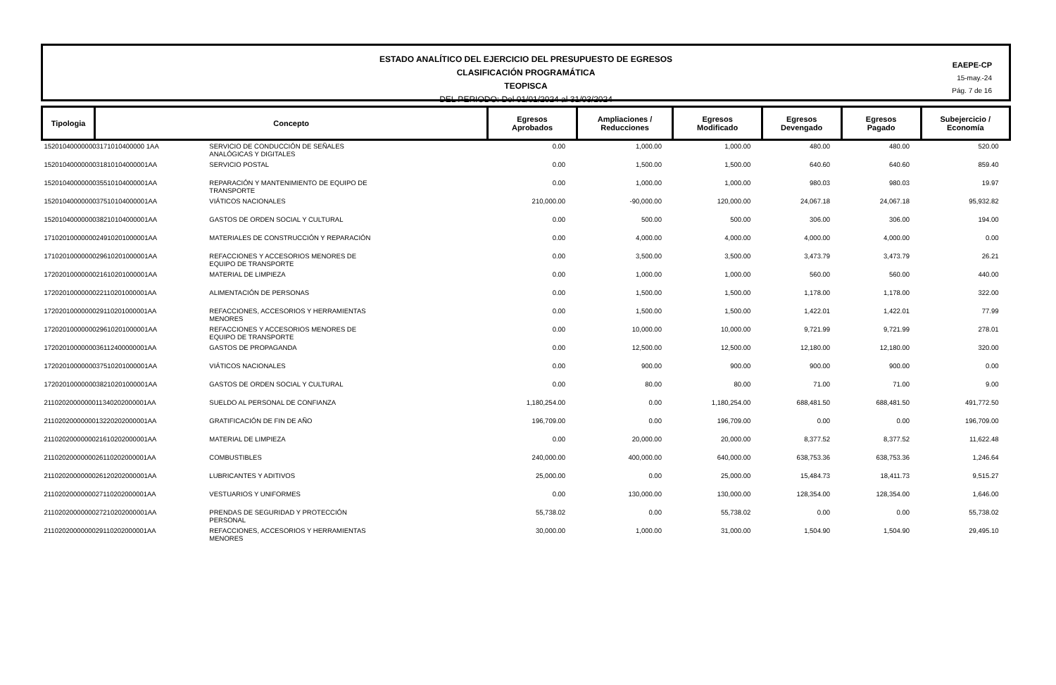ESTADO ANALÍTICO DEL EJERCICIO DEL PRESUPUESTO DE EGRESOS
CLASIFICACIÓN PROGRAMÁTICA
TEOPISCA
DEL PERIODO: Del 01/01/2024 al 31/03/2024
EAEPE-CP
15-may.-24
Pág. 7 de 16
| Tipologia | Concepto | | Egresos Aprobados | Ampliaciones / Reducciones | Egresos Modificado | Egresos Devengado | Egresos Pagado | Subejercicio / Economía |
| --- | --- | --- | --- | --- | --- | --- | --- | --- |
| 152010400000003171010400000 1AA | | SERVICIO DE CONDUCCIÓN DE SEÑALES ANALÓGICAS Y DIGITALES | 0.00 | 1,000.00 | 1,000.00 | 480.00 | 480.00 | 520.00 |
| 1520104000000031810104000001AA | | SERVICIO POSTAL | 0.00 | 1,500.00 | 1,500.00 | 640.60 | 640.60 | 859.40 |
| 1520104000000035510104000001AA | | REPARACIÓN Y MANTENIMIENTO DE EQUIPO DE TRANSPORTE | 0.00 | 1,000.00 | 1,000.00 | 980.03 | 980.03 | 19.97 |
| 1520104000000037510104000001AA | | VIÁTICOS NACIONALES | 210,000.00 | -90,000.00 | 120,000.00 | 24,067.18 | 24,067.18 | 95,932.82 |
| 1520104000000038210104000001AA | | GASTOS DE ORDEN SOCIAL Y CULTURAL | 0.00 | 500.00 | 500.00 | 306.00 | 306.00 | 194.00 |
| 1710201000000024910201000001AA | | MATERIALES DE CONSTRUCCIÓN Y REPARACIÓN | 0.00 | 4,000.00 | 4,000.00 | 4,000.00 | 4,000.00 | 0.00 |
| 1710201000000029610201000001AA | | REFACCIONES Y ACCESORIOS MENORES DE EQUIPO DE TRANSPORTE | 0.00 | 3,500.00 | 3,500.00 | 3,473.79 | 3,473.79 | 26.21 |
| 1720201000000021610201000001AA | | MATERIAL DE LIMPIEZA | 0.00 | 1,000.00 | 1,000.00 | 560.00 | 560.00 | 440.00 |
| 1720201000000022110201000001AA | | ALIMENTACIÓN DE PERSONAS | 0.00 | 1,500.00 | 1,500.00 | 1,178.00 | 1,178.00 | 322.00 |
| 1720201000000029110201000001AA | | REFACCIONES, ACCESORIOS Y HERRAMIENTAS MENORES | 0.00 | 1,500.00 | 1,500.00 | 1,422.01 | 1,422.01 | 77.99 |
| 1720201000000029610201000001AA | | REFACCIONES Y ACCESORIOS MENORES DE EQUIPO DE TRANSPORTE | 0.00 | 10,000.00 | 10,000.00 | 9,721.99 | 9,721.99 | 278.01 |
| 1720201000000036112400000001AA | | GASTOS DE PROPAGANDA | 0.00 | 12,500.00 | 12,500.00 | 12,180.00 | 12,180.00 | 320.00 |
| 1720201000000037510201000001AA | | VIÁTICOS NACIONALES | 0.00 | 900.00 | 900.00 | 900.00 | 900.00 | 0.00 |
| 1720201000000038210201000001AA | | GASTOS DE ORDEN SOCIAL Y CULTURAL | 0.00 | 80.00 | 80.00 | 71.00 | 71.00 | 9.00 |
| 2110202000000011340202000001AA | | SUELDO AL PERSONAL DE CONFIANZA | 1,180,254.00 | 0.00 | 1,180,254.00 | 688,481.50 | 688,481.50 | 491,772.50 |
| 2110202000000013220202000001AA | | GRATIFICACIÓN DE FIN DE AÑO | 196,709.00 | 0.00 | 196,709.00 | 0.00 | 0.00 | 196,709.00 |
| 2110202000000021610202000001AA | | MATERIAL DE LIMPIEZA | 0.00 | 20,000.00 | 20,000.00 | 8,377.52 | 8,377.52 | 11,622.48 |
| 2110202000000026110202000001AA | | COMBUSTIBLES | 240,000.00 | 400,000.00 | 640,000.00 | 638,753.36 | 638,753.36 | 1,246.64 |
| 2110202000000026120202000001AA | | LUBRICANTES Y ADITIVOS | 25,000.00 | 0.00 | 25,000.00 | 15,484.73 | 18,411.73 | 9,515.27 |
| 2110202000000027110202000001AA | | VESTUARIOS Y UNIFORMES | 0.00 | 130,000.00 | 130,000.00 | 128,354.00 | 128,354.00 | 1,646.00 |
| 2110202000000027210202000001AA | | PRENDAS DE SEGURIDAD Y PROTECCIÓN PERSONAL | 55,738.02 | 0.00 | 55,738.02 | 0.00 | 0.00 | 55,738.02 |
| 2110202000000029110202000001AA | | REFACCIONES, ACCESORIOS Y HERRAMIENTAS MENORES | 30,000.00 | 1,000.00 | 31,000.00 | 1,504.90 | 1,504.90 | 29,495.10 |